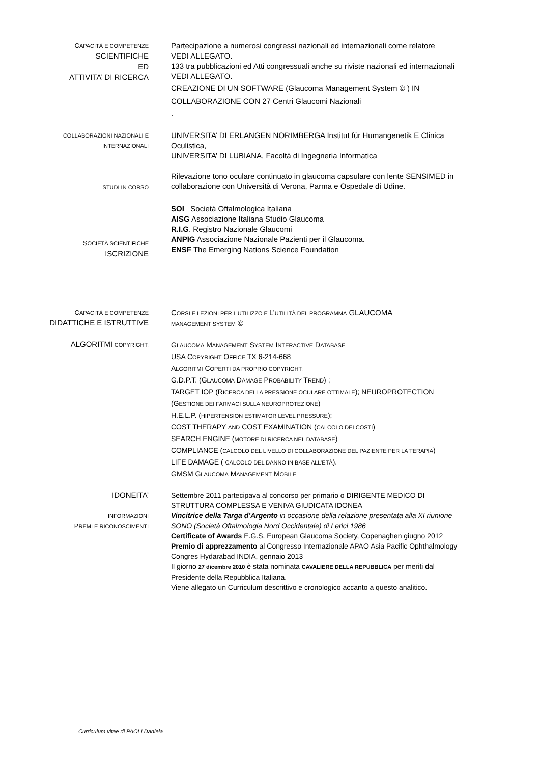CAPACITÀ E COMPETENZE
SCIENTIFICHE
ED
ATTIVITA’ DI RICERCA
Partecipazione a numerosi congressi nazionali ed internazionali come relatore
VEDI ALLEGATO.
133 tra pubblicazioni ed Atti congressuali anche su riviste nazionali ed internazionali VEDI ALLEGATO.
CREAZIONE DI UN SOFTWARE (Glaucoma Management System © ) IN COLLABORAZIONE CON 27 Centri Glaucomi Nazionali
.
COLLABORAZIONI NAZIONALI E INTERNAZIONALI
UNIVERSITA’ DI ERLANGEN NORIMBERGA Institut für Humangenetik E Clinica Oculistica,
UNIVERSITA’ DI LUBIANA, Facoltà di Ingegneria Informatica
STUDI IN CORSO
Rilevazione tono oculare continuato in glaucoma capsulare con lente SENSIMED in collaborazione con Università di Verona, Parma e Ospedale di Udine.
SOCIETÀ SCIENTIFICHE
ISCRIZIONE
SOI Società Oftalmologica Italiana
AISG Associazione Italiana Studio Glaucoma
R.I.G. Registro Nazionale Glaucomi
ANPIG Associazione Nazionale Pazienti per il Glaucoma.
ENSF The Emerging Nations Science Foundation
CAPACITÀ E COMPETENZE
DIDATTICHE E ISTRUTTIVE
CORSI E LEZIONI PER L’UTILIZZO E L’UTILITÀ DEL PROGRAMMA GLAUCOMA
MANAGEMENT SYSTEM ©
ALGORITMI COPYRIGHT.
GLAUCOMA MANAGEMENT SYSTEM INTERACTIVE DATABASE
USA COPYRIGHT OFFICE TX 6-214-668
ALGORITMI COPERTI DA PROPRIO COPYRIGHT:
G.D.P.T. (GLAUCOMA DAMAGE PROBABILITY TREND) ;
TARGET IOP (RICERCA DELLA PRESSIONE OCULARE OTTIMALE); NEUROPROTECTION (GESTIONE DEI FARMACI SULLA NEUROPROTEZIONE)
H.E.L.P. (HIPERTENSION ESTIMATOR LEVEL PRESSURE);
COST THERAPY AND COST EXAMINATION (CALCOLO DEI COSTI)
SEARCH ENGINE (MOTORE DI RICERCA NEL DATABASE)
COMPLIANCE (CALCOLO DEL LIVELLO DI COLLABORAZIONE DEL PAZIENTE PER LA TERAPIA)
LIFE DAMAGE ( CALCOLO DEL DANNO IN BASE ALL’ETÀ).
GMSM GLAUCOMA MANAGEMENT MOBILE
IDONEITA’
INFORMAZIONI
PREMI E RICONOSCIMENTI
Settembre 2011 partecipava al concorso per primario o DIRIGENTE MEDICO DI STRUTTURA COMPLESSA E VENIVA GIUDICATA IDONEA
Vincitrice della Targa d’Argento in occasione della relazione presentata alla XI riunione SONO (Società Oftalmologia Nord Occidentale) di Lerici 1986
Certificate of Awards E.G.S. European Glaucoma Society, Copenaghen giugno 2012
Premio di apprezzamento al Congresso Internazionale APAO Asia Pacific Ophthalmology Congres Hydarabad INDIA, gennaio 2013
Il giorno 27 dicembre 2010 è stata nominata CAVALIERE DELLA REPUBBLICA per meriti dal Presidente della Repubblica Italiana.
Viene allegato un Curriculum descrittivo e cronologico accanto a questo analitico.
Curriculum vitae di PAOLI Daniela